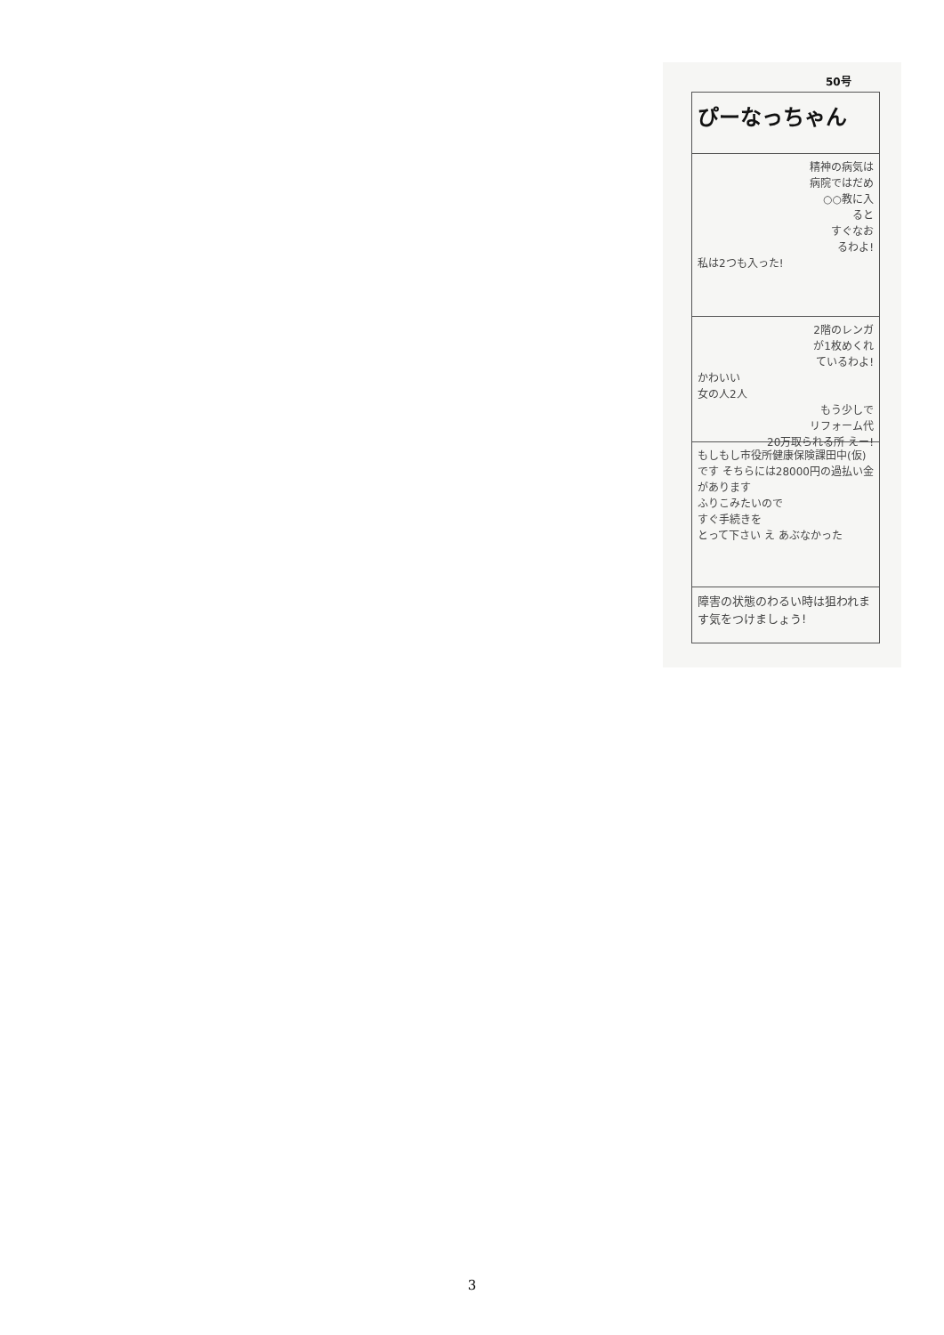50号
ぴーなっちゃん
精神の病気は
病院ではだめ
○○教に入
ると
すぐなお
るわよ!
私は2つも入った!
2階のレンガ
が1枚めくれ
ているわよ!
かわいい
女の人2人
もう少しで
リフォーム代
20万取られる所 えー!
もしもし市役所健康保険課田中(仮)です そちらには28000円の過払い金があります
ふりこみたいので
すぐ手続きを
とって下さい え あぶなかった
障害の状態のわるい時は狙われます気をつけましょう!
3